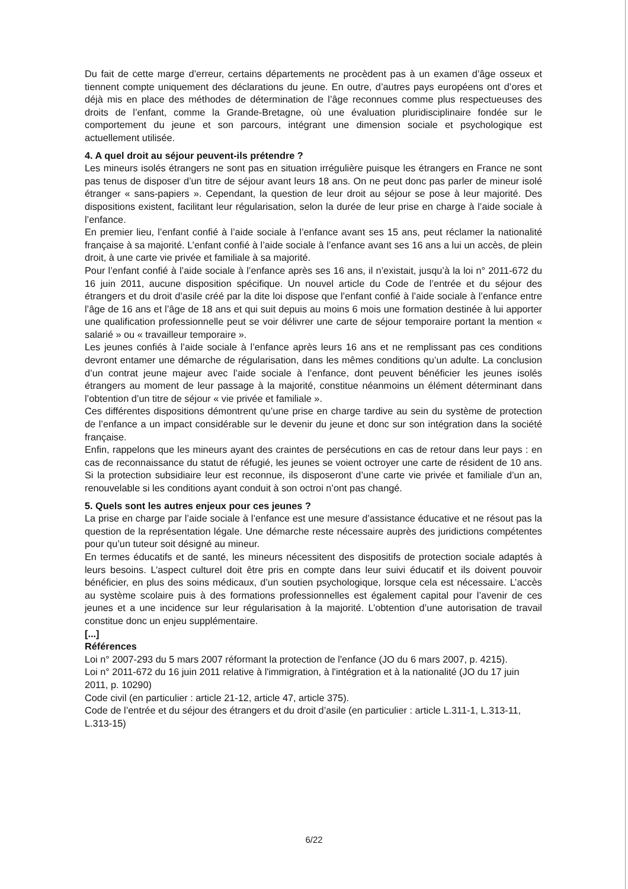Du fait de cette marge d’erreur, certains départements ne procèdent pas à un examen d’âge osseux et tiennent compte uniquement des déclarations du jeune. En outre, d’autres pays européens ont d’ores et déjà mis en place des méthodes de détermination de l’âge reconnues comme plus respectueuses des droits de l’enfant, comme la Grande-Bretagne, où une évaluation pluridisciplinaire fondée sur le comportement du jeune et son parcours, intégrant une dimension sociale et psychologique est actuellement utilisée.
4. A quel droit au séjour peuvent-ils prétendre ?
Les mineurs isolés étrangers ne sont pas en situation irrégulière puisque les étrangers en France ne sont pas tenus de disposer d’un titre de séjour avant leurs 18 ans. On ne peut donc pas parler de mineur isolé étranger « sans-papiers ». Cependant, la question de leur droit au séjour se pose à leur majorité. Des dispositions existent, facilitant leur régularisation, selon la durée de leur prise en charge à l’aide sociale à l’enfance.
En premier lieu, l’enfant confié à l’aide sociale à l’enfance avant ses 15 ans, peut réclamer la nationalité française à sa majorité. L’enfant confié à l’aide sociale à l’enfance avant ses 16 ans a lui un accès, de plein droit, à une carte vie privée et familiale à sa majorité.
Pour l’enfant confié à l’aide sociale à l’enfance après ses 16 ans, il n’existait, jusqu’à la loi n° 2011-672 du 16 juin 2011, aucune disposition spécifique. Un nouvel article du Code de l’entrée et du séjour des étrangers et du droit d’asile créé par la dite loi dispose que l’enfant confié à l’aide sociale à l’enfance entre l’âge de 16 ans et l’âge de 18 ans et qui suit depuis au moins 6 mois une formation destinée à lui apporter une qualification professionnelle peut se voir délivrer une carte de séjour temporaire portant la mention « salarié » ou « travailleur temporaire ».
Les jeunes confiés à l’aide sociale à l’enfance après leurs 16 ans et ne remplissant pas ces conditions devront entamer une démarche de régularisation, dans les mêmes conditions qu’un adulte. La conclusion d’un contrat jeune majeur avec l’aide sociale à l’enfance, dont peuvent bénéficier les jeunes isolés étrangers au moment de leur passage à la majorité, constitue néanmoins un élément déterminant dans l’obtention d’un titre de séjour « vie privée et familiale ».
Ces différentes dispositions démontrent qu’une prise en charge tardive au sein du système de protection de l’enfance a un impact considérable sur le devenir du jeune et donc sur son intégration dans la société française.
Enfin, rappelons que les mineurs ayant des craintes de persécutions en cas de retour dans leur pays : en cas de reconnaissance du statut de réfugié, les jeunes se voient octroyer une carte de résident de 10 ans. Si la protection subsidiaire leur est reconnue, ils disposeront d’une carte vie privée et familiale d’un an, renouvelable si les conditions ayant conduit à son octroi n’ont pas changé.
5. Quels sont les autres enjeux pour ces jeunes ?
La prise en charge par l’aide sociale à l’enfance est une mesure d’assistance éducative et ne résout pas la question de la représentation légale. Une démarche reste nécessaire auprès des juridictions compétentes pour qu’un tuteur soit désigné au mineur.
En termes éducatifs et de santé, les mineurs nécessitent des dispositifs de protection sociale adaptés à leurs besoins. L’aspect culturel doit être pris en compte dans leur suivi éducatif et ils doivent pouvoir bénéficier, en plus des soins médicaux, d’un soutien psychologique, lorsque cela est nécessaire. L’accès au système scolaire puis à des formations professionnelles est également capital pour l’avenir de ces jeunes et a une incidence sur leur régularisation à la majorité. L’obtention d’une autorisation de travail constitue donc un enjeu supplémentaire.
[...]
Références
Loi n° 2007-293 du 5 mars 2007 réformant la protection de l'enfance (JO du 6 mars 2007, p. 4215).
Loi n° 2011-672 du 16 juin 2011 relative à l'immigration, à l'intégration et à la nationalité (JO du 17 juin 2011, p. 10290)
Code civil (en particulier : article 21-12, article 47, article 375).
Code de l’entrée et du séjour des étrangers et du droit d’asile (en particulier : article L.311-1, L.313-11, L.313-15)
6/22